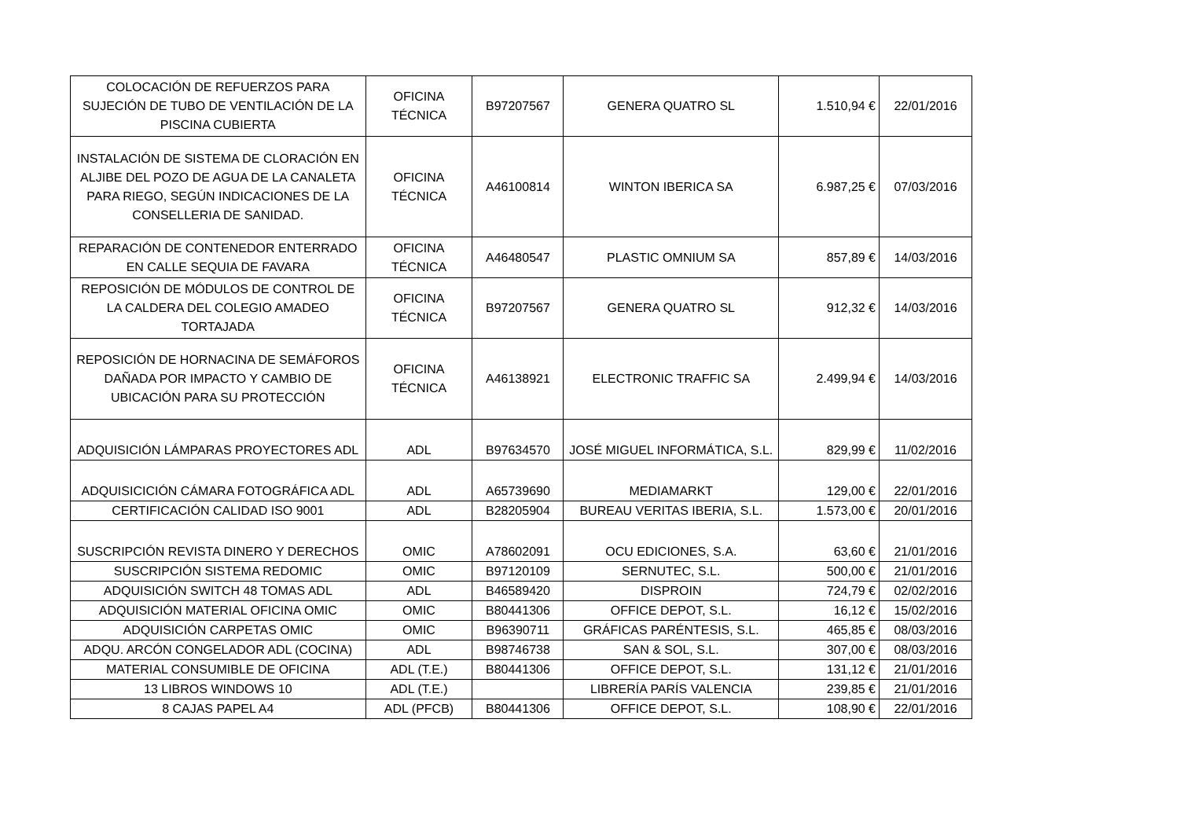| COLOCACIÓN DE REFUERZOS PARA SUJECIÓN DE TUBO DE VENTILACIÓN DE LA PISCINA CUBIERTA | OFICINA TÉCNICA | B97207567 | GENERA QUATRO SL | 1.510,94 € | 22/01/2016 |
| INSTALACIÓN DE SISTEMA DE CLORACIÓN EN ALJIBE DEL POZO DE AGUA DE LA CANALETA PARA RIEGO, SEGÚN INDICACIONES DE LA CONSELLERIA DE SANIDAD. | OFICINA TÉCNICA | A46100814 | WINTON IBERICA SA | 6.987,25 € | 07/03/2016 |
| REPARACIÓN DE CONTENEDOR ENTERRADO EN CALLE SEQUIA DE FAVARA | OFICINA TÉCNICA | A46480547 | PLASTIC OMNIUM SA | 857,89 € | 14/03/2016 |
| REPOSICIÓN DE MÓDULOS DE CONTROL DE LA CALDERA DEL COLEGIO AMADEO TORTAJADA | OFICINA TÉCNICA | B97207567 | GENERA QUATRO SL | 912,32 € | 14/03/2016 |
| REPOSICIÓN DE HORNACINA DE SEMÁFOROS DAÑADA POR IMPACTO Y CAMBIO DE UBICACIÓN PARA SU PROTECCIÓN | OFICINA TÉCNICA | A46138921 | ELECTRONIC TRAFFIC SA | 2.499,94 € | 14/03/2016 |
| ADQUISICIÓN LÁMPARAS PROYECTORES ADL | ADL | B97634570 | JOSÉ MIGUEL INFORMÁTICA, S.L. | 829,99 € | 11/02/2016 |
| ADQUISICICIÓN CÁMARA FOTOGRÁFICA ADL | ADL | A65739690 | MEDIAMARKT | 129,00 € | 22/01/2016 |
| CERTIFICACIÓN CALIDAD ISO 9001 | ADL | B28205904 | BUREAU VERITAS IBERIA, S.L. | 1.573,00 € | 20/01/2016 |
| SUSCRIPCIÓN REVISTA DINERO Y DERECHOS | OMIC | A78602091 | OCU EDICIONES, S.A. | 63,60 € | 21/01/2016 |
| SUSCRIPCIÓN SISTEMA REDOMIC | OMIC | B97120109 | SERNUTEC, S.L. | 500,00 € | 21/01/2016 |
| ADQUISICIÓN SWITCH 48 TOMAS ADL | ADL | B46589420 | DISPROIN | 724,79 € | 02/02/2016 |
| ADQUISICIÓN MATERIAL OFICINA OMIC | OMIC | B80441306 | OFFICE DEPOT, S.L. | 16,12 € | 15/02/2016 |
| ADQUISICIÓN CARPETAS OMIC | OMIC | B96390711 | GRÁFICAS PARÉNTESIS, S.L. | 465,85 € | 08/03/2016 |
| ADQU. ARCÓN CONGELADOR ADL (COCINA) | ADL | B98746738 | SAN & SOL, S.L. | 307,00 € | 08/03/2016 |
| MATERIAL CONSUMIBLE DE OFICINA | ADL (T.E.) | B80441306 | OFFICE DEPOT, S.L. | 131,12 € | 21/01/2016 |
| 13 LIBROS WINDOWS 10 | ADL (T.E.) | | LIBRERÍA PARÍS VALENCIA | 239,85 € | 21/01/2016 |
| 8 CAJAS PAPEL A4 | ADL (PFCB) | B80441306 | OFFICE DEPOT, S.L. | 108,90 € | 22/01/2016 |